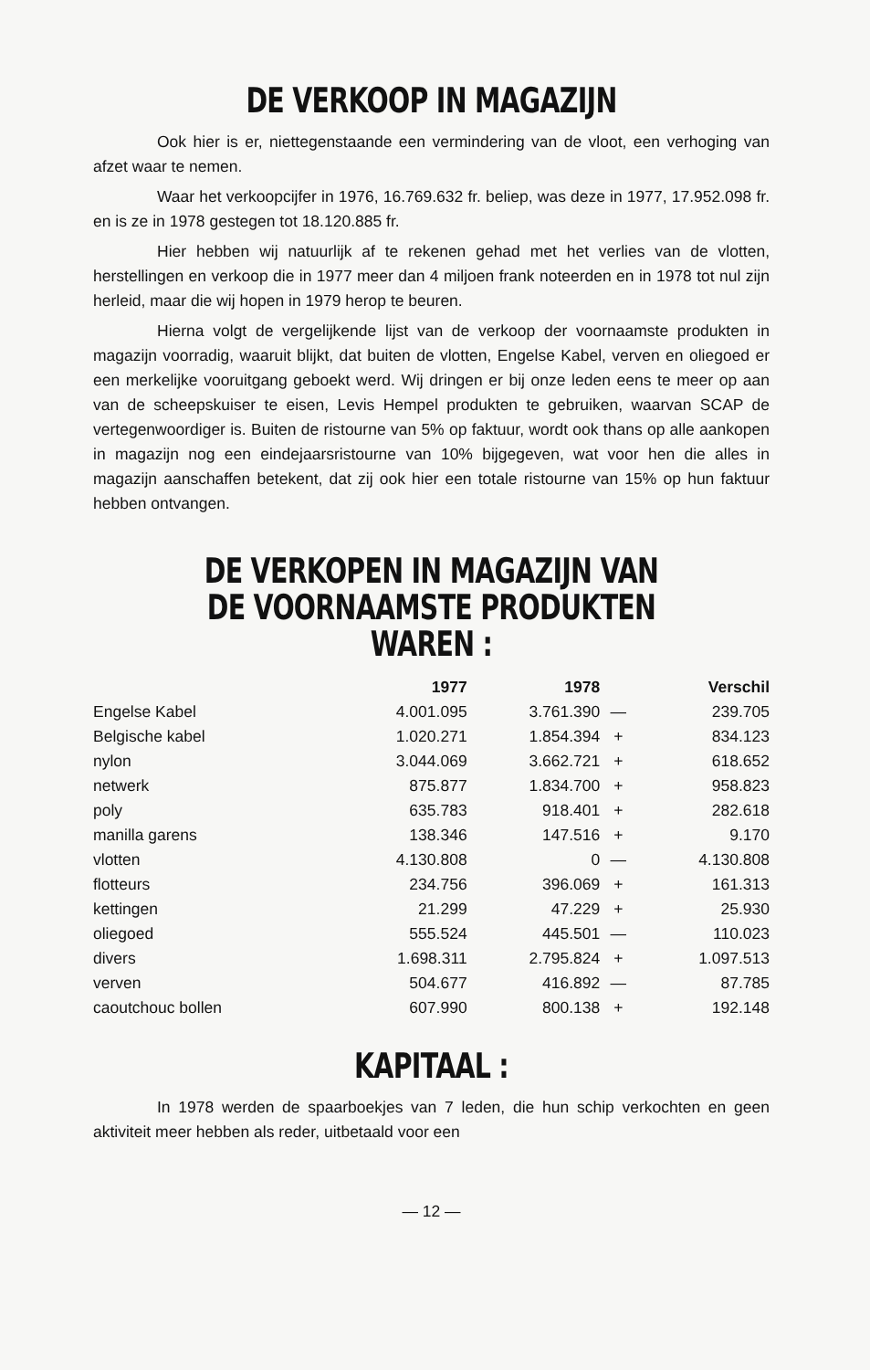DE VERKOOP IN MAGAZIJN
Ook hier is er, niettegenstaande een vermindering van de vloot, een verhoging van afzet waar te nemen.
Waar het verkoopcijfer in 1976, 16.769.632 fr. beliep, was deze in 1977, 17.952.098 fr. en is ze in 1978 gestegen tot 18.120.885 fr.
Hier hebben wij natuurlijk af te rekenen gehad met het verlies van de vlotten, herstellingen en verkoop die in 1977 meer dan 4 miljoen frank noteerden en in 1978 tot nul zijn herleid, maar die wij hopen in 1979 herop te beuren.
Hierna volgt de vergelijkende lijst van de verkoop der voornaamste produkten in magazijn voorradig, waaruit blijkt, dat buiten de vlotten, Engelse Kabel, verven en oliegoed er een merkelijke vooruitgang geboekt werd. Wij dringen er bij onze leden eens te meer op aan van de scheepskuiser te eisen, Levis Hempel produkten te gebruiken, waarvan SCAP de vertegenwoordiger is. Buiten de ristourne van 5% op faktuur, wordt ook thans op alle aankopen in magazijn nog een eindejaarsristourne van 10% bijgegeven, wat voor hen die alles in magazijn aanschaffen betekent, dat zij ook hier een totale ristourne van 15% op hun faktuur hebben ontvangen.
DE VERKOPEN IN MAGAZIJN VAN
DE VOORNAAMSTE PRODUKTEN WAREN :
| | 1977 | 1978 | | Verschil |
| --- | --- | --- | --- | --- |
| Engelse Kabel | 4.001.095 | 3.761.390 | — | 239.705 |
| Belgische kabel | 1.020.271 | 1.854.394 | + | 834.123 |
| nylon | 3.044.069 | 3.662.721 | + | 618.652 |
| netwerk | 875.877 | 1.834.700 | + | 958.823 |
| poly | 635.783 | 918.401 | + | 282.618 |
| manilla garens | 138.346 | 147.516 | + | 9.170 |
| vlotten | 4.130.808 | 0 | — | 4.130.808 |
| flotteurs | 234.756 | 396.069 | + | 161.313 |
| kettingen | 21.299 | 47.229 | + | 25.930 |
| oliegoed | 555.524 | 445.501 | — | 110.023 |
| divers | 1.698.311 | 2.795.824 | + | 1.097.513 |
| verven | 504.677 | 416.892 | — | 87.785 |
| caoutchouc bollen | 607.990 | 800.138 | + | 192.148 |
KAPITAAL :
In 1978 werden de spaarboekjes van 7 leden, die hun schip verkochten en geen aktiviteit meer hebben als reder, uitbetaald voor een
— 12 —